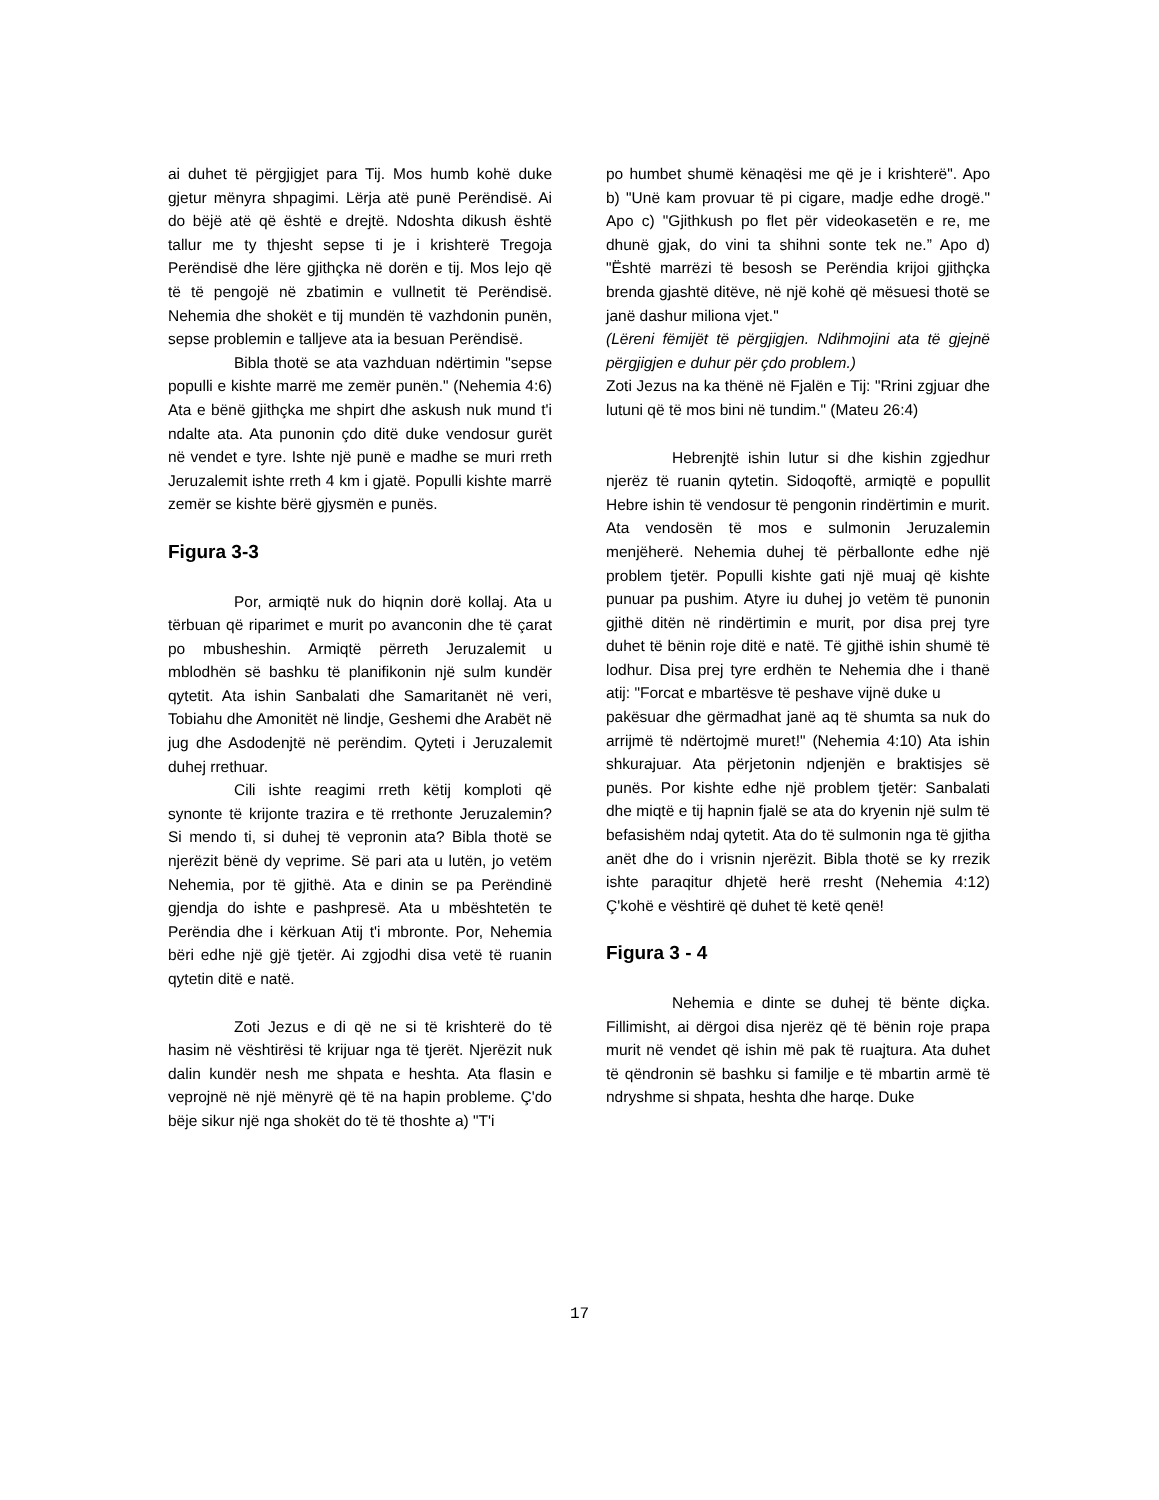ai duhet të përgjigjet para Tij. Mos humb kohë duke gjetur mënyra shpagimi. Lërja atë punë Perëndisë. Ai do bëjë atë që është e drejtë. Ndoshta dikush është tallur me ty thjesht sepse ti je i krishterë Tregoja Perëndisë dhe lëre gjithçka në dorën e tij. Mos lejo që të të pengojë në zbatimin e vullnetit të Perëndisë. Nehemia dhe shokët e tij mundën të vazhdonin punën, sepse problemin e talljeve ata ia besuan Perëndisë.
Bibla thotë se ata vazhduan ndërtimin "sepse populli e kishte marrë me zemër punën." (Nehemia 4:6) Ata e bënë gjithçka me shpirt dhe askush nuk mund t'i ndalte ata. Ata punonin çdo ditë duke vendosur gurët në vendet e tyre. Ishte një punë e madhe se muri rreth Jeruzalemit ishte rreth 4 km i gjatë. Populli kishte marrë zemër se kishte bërë gjysmën e punës.
Figura 3-3
Por, armiqtë nuk do hiqnin dorë kollaj. Ata u tërbuan që riparimet e murit po avanconin dhe të çarat po mbusheshin. Armiqtë përreth Jeruzalemit u mblodhën së bashku të planifikonin një sulm kundër qytetit. Ata ishin Sanbalati dhe Samaritanët në veri, Tobiahu dhe Amonitët në lindje, Geshemi dhe Arabët në jug dhe Asdodenjtë në perëndim. Qyteti i Jeruzalemit duhej rrethuar.
Cili ishte reagimi rreth këtij komploti që synonte të krijonte trazira e të rrethonte Jeruzalemin? Si mendo ti, si duhej të vepronin ata? Bibla thotë se njerëzit bënë dy veprime. Së pari ata u lutën, jo vetëm Nehemia, por të gjithë. Ata e dinin se pa Perëndinë gjendja do ishte e pashpresë. Ata u mbështetën te Perëndia dhe i kërkuan Atij t'i mbronte. Por, Nehemia bëri edhe një gjë tjetër. Ai zgjodhi disa vetë të ruanin qytetin ditë e natë.
Zoti Jezus e di që ne si të krishterë do të hasim në vështirësi të krijuar nga të tjerët. Njerëzit nuk dalin kundër nesh me shpata e heshta. Ata flasin e veprojnë në një mënyrë që të na hapin probleme. Ç'do bëje sikur një nga shokët do të të thoshte a) "T'i
po humbet shumë kënaqësi me që je i krishterë". Apo b) "Unë kam provuar të pi cigare, madje edhe drogë." Apo c) "Gjithkush po flet për videokasetën e re, me dhunë gjak, do vini ta shihni sonte tek ne.” Apo d) "Është marrëzi të besosh se Perëndia krijoi gjithçka brenda gjashtë ditëve, në një kohë që mësuesi thotë se janë dashur miliona vjet."
(Lëreni fëmijët të përgjigjen. Ndihmojini ata të gjejnë përgjigjen e duhur për çdo problem.)
Zoti Jezus na ka thënë në Fjalën e Tij: "Rrini zgjuar dhe lutuni që të mos bini në tundim." (Mateu 26:4)
Hebrenjtë ishin lutur si dhe kishin zgjedhur njerëz të ruanin qytetin. Sidoqoftë, armiqtë e popullit Hebre ishin të vendosur të pengonin rindërtimin e murit. Ata vendosën të mos e sulmonin Jeruzalemin menjëherë. Nehemia duhej të përballonte edhe një problem tjetër. Populli kishte gati një muaj që kishte punuar pa pushim. Atyre iu duhej jo vetëm të punonin gjithë ditën në rindërtimin e murit, por disa prej tyre duhet të bënin roje ditë e natë. Të gjithë ishin shumë të lodhur. Disa prej tyre erdhën te Nehemia dhe i thanë atij: "Forcat e mbartësve të peshave vijnë duke u
pakësuar dhe gërmadhat janë aq të shumta sa nuk do arrijmë të ndërtojmë muret!" (Nehemia 4:10) Ata ishin shkurajuar. Ata përjetonin ndjenjën e braktisjes së punës. Por kishte edhe një problem tjetër: Sanbalati dhe miqtë e tij hapnin fjalë se ata do kryenin një sulm të befasishëm ndaj qytetit. Ata do të sulmonin nga të gjitha anët dhe do i vrisnin njerëzit. Bibla thotë se ky rrezik ishte paraqitur dhjetë herë rresht (Nehemia 4:12) Ç'kohë e vështirë që duhet të ketë qenë!
Figura 3 - 4
Nehemia e dinte se duhej të bënte diçka. Fillimisht, ai dërgoi disa njerëz që të bënin roje prapa murit në vendet që ishin më pak të ruajtura. Ata duhet të qëndronin së bashku si familje e të mbartin armë të ndryshme si shpata, heshta dhe harqe. Duke
17